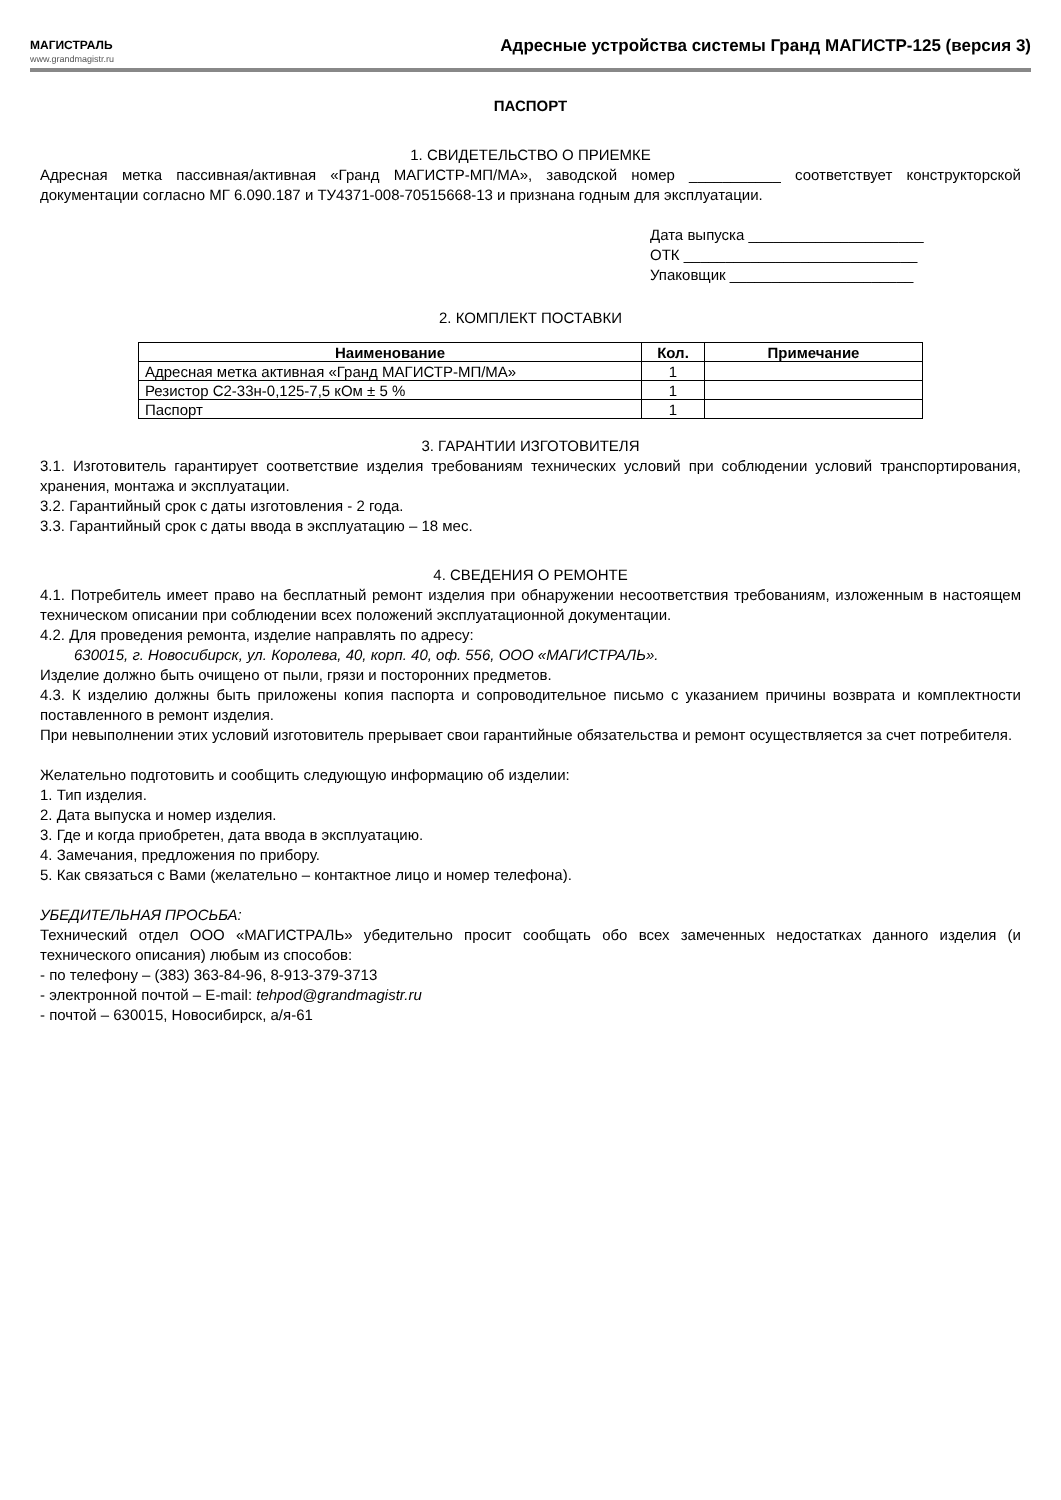МАГИСТРАЛЬ
www.grandmagistr.ru
Адресные устройства системы Гранд МАГИСТР-125 (версия 3)
ПАСПОРТ
1. СВИДЕТЕЛЬСТВО О ПРИЕМКЕ
Адресная метка пассивная/активная «Гранд МАГИСТР-МП/МА», заводской номер ___________ соответствует конструкторской документации согласно МГ 6.090.187 и ТУ4371-008-70515668-13 и признана годным для эксплуатации.
Дата выпуска _____________________
ОТК ____________________________
Упаковщик ______________________
2. КОМПЛЕКТ ПОСТАВКИ
| Наименование | Кол. | Примечание |
| --- | --- | --- |
| Адресная метка активная «Гранд МАГИСТР-МП/МА» | 1 | |
| Резистор С2-33н-0,125-7,5 кОм ± 5 % | 1 | |
| Паспорт | 1 | |
3. ГАРАНТИИ ИЗГОТОВИТЕЛЯ
3.1. Изготовитель гарантирует соответствие изделия требованиям технических условий при соблюдении условий транспортирования, хранения, монтажа и эксплуатации.
3.2. Гарантийный срок с даты изготовления - 2 года.
3.3. Гарантийный срок с даты ввода в эксплуатацию – 18 мес.
4. СВЕДЕНИЯ О РЕМОНТЕ
4.1. Потребитель имеет право на бесплатный ремонт изделия при обнаружении несоответствия требованиям, изложенным в настоящем техническом описании при соблюдении всех положений эксплуатационной документации.
4.2. Для проведения ремонта, изделие направлять по адресу:
630015, г. Новосибирск, ул. Королева, 40, корп. 40, оф. 556, ООО «МАГИСТРАЛЬ».
Изделие должно быть очищено от пыли, грязи и посторонних предметов.
4.3. К изделию должны быть приложены копия паспорта и сопроводительное письмо с указанием причины возврата и комплектности поставленного в ремонт изделия.
При невыполнении этих условий изготовитель прерывает свои гарантийные обязательства и ремонт осуществляется за счет потребителя.
Желательно подготовить и сообщить следующую информацию об изделии:
1. Тип изделия.
2. Дата выпуска и номер изделия.
3. Где и когда приобретен, дата ввода в эксплуатацию.
4. Замечания, предложения по прибору.
5. Как связаться с Вами (желательно – контактное лицо и номер телефона).
УБЕДИТЕЛЬНАЯ ПРОСЬБА:
Технический отдел ООО «МАГИСТРАЛЬ» убедительно просит сообщать обо всех замеченных недостатках данного изделия (и технического описания) любым из способов:
- по телефону – (383) 363-84-96, 8-913-379-3713
- электронной почтой – E-mail: tehpod@grandmagistr.ru
- почтой – 630015, Новосибирск, а/я-61